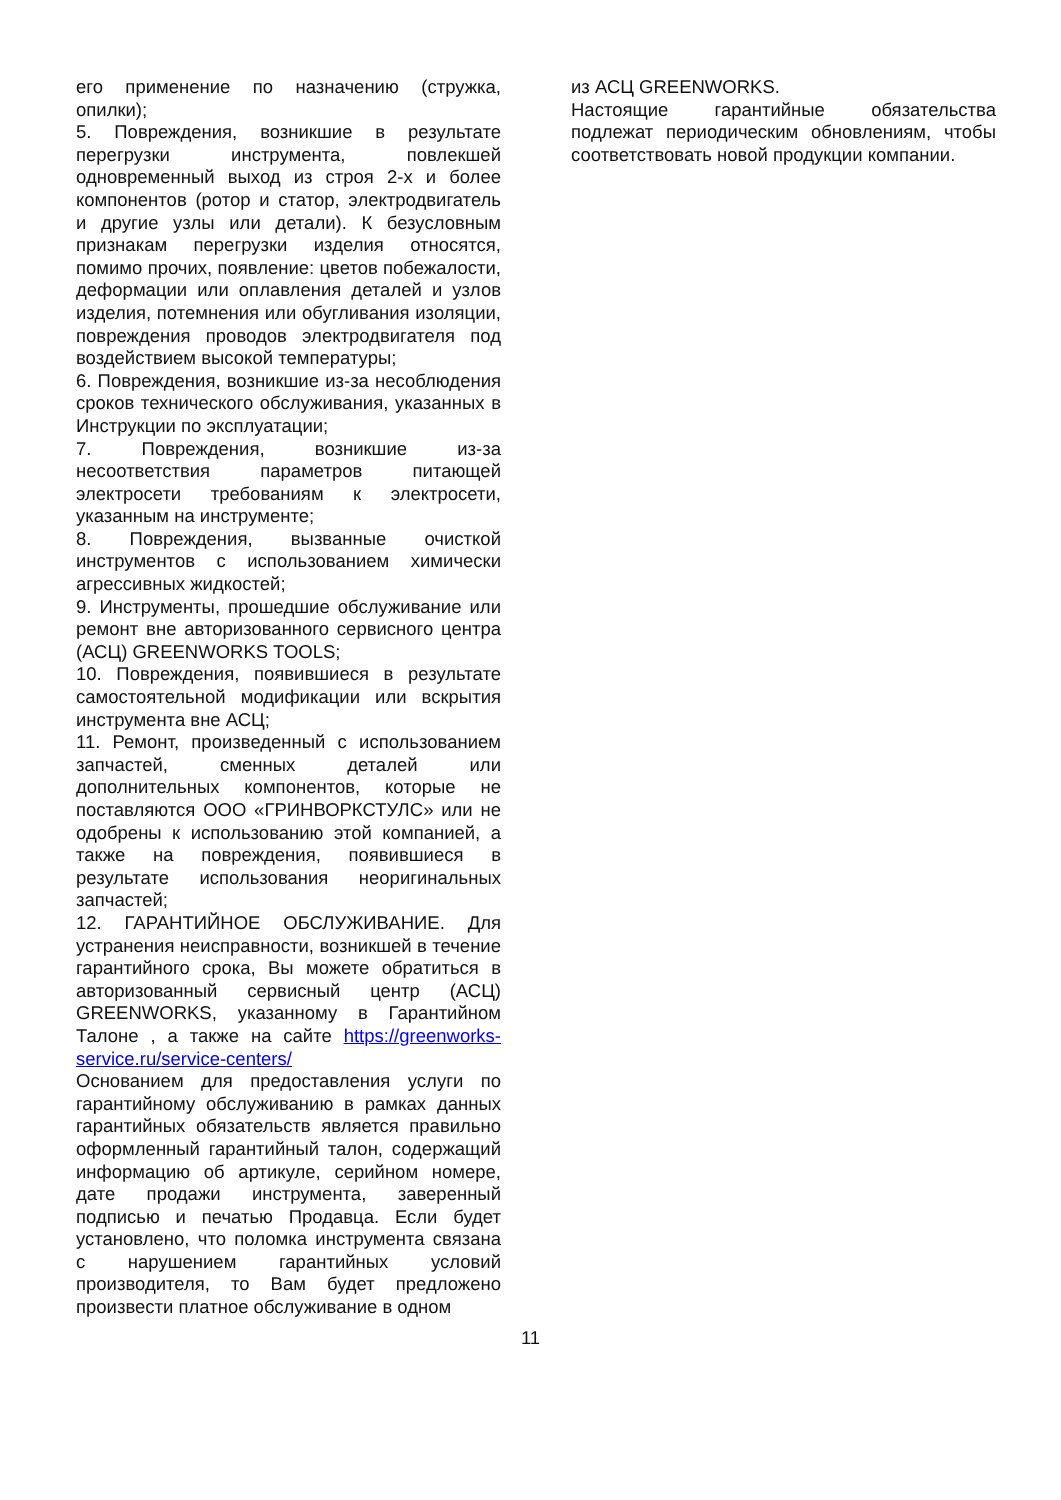его применение по назначению (стружка, опилки);
5. Повреждения, возникшие в результате перегрузки инструмента, повлекшей одновременный выход из строя 2-х и более компонентов (ротор и статор, электродвигатель и другие узлы или детали). К безусловным признакам перегрузки изделия относятся, помимо прочих, появление: цветов побежалости, деформации или оплавления деталей и узлов изделия, потемнения или обугливания изоляции, повреждения проводов электродвигателя под воздействием высокой температуры;
6. Повреждения, возникшие из-за несоблюдения сроков технического обслуживания, указанных в Инструкции по эксплуатации;
7. Повреждения, возникшие из-за несоответствия параметров питающей электросети требованиям к электросети, указанным на инструменте;
8. Повреждения, вызванные очисткой инструментов с использованием химически агрессивных жидкостей;
9. Инструменты, прошедшие обслуживание или ремонт вне авторизованного сервисного центра (АСЦ) GREENWORKS TOOLS;
10. Повреждения, появившиеся в результате самостоятельной модификации или вскрытия инструмента вне АСЦ;
11. Ремонт, произведенный с использованием запчастей, сменных деталей или дополнительных компонентов, которые не поставляются ООО «ГРИНВОРКСТУЛС» или не одобрены к использованию этой компанией, а также на повреждения, появившиеся в результате использования неоригинальных запчастей;
12. ГАРАНТИЙНОЕ ОБСЛУЖИВАНИЕ. Для устранения неисправности, возникшей в течение гарантийного срока, Вы можете обратиться в авторизованный сервисный центр (АСЦ) GREENWORKS, указанному в Гарантийном Талоне , а также на сайте https://greenworks-service.ru/service-centers/
Основанием для предоставления услуги по гарантийному обслуживанию в рамках данных гарантийных обязательств является правильно оформленный гарантийный талон, содержащий информацию об артикуле, серийном номере, дате продажи инструмента, заверенный подписью и печатью Продавца. Если будет установлено, что поломка инструмента связана с нарушением гарантийных условий производителя, то Вам будет предложено произвести платное обслуживание в одном
из АСЦ GREENWORKS.
Настоящие гарантийные обязательства подлежат периодическим обновлениям, чтобы соответствовать новой продукции компании.
11